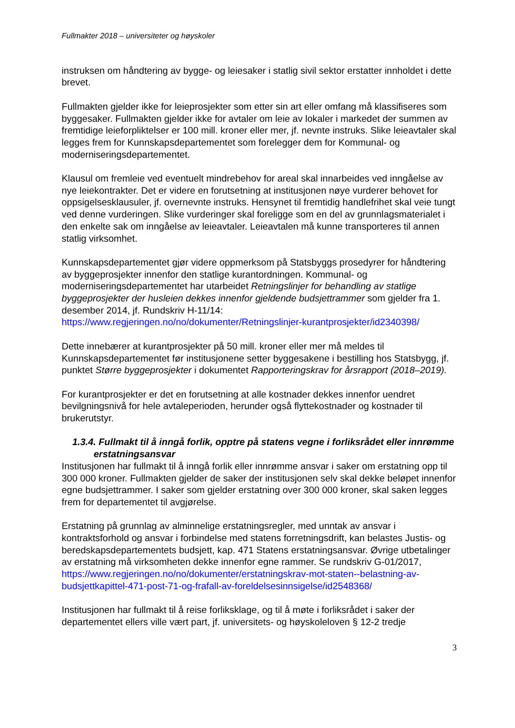Fullmakter 2018 – universiteter og høyskoler
instruksen om håndtering av bygge- og leiesaker i statlig sivil sektor erstatter innholdet i dette brevet.
Fullmakten gjelder ikke for leieprosjekter som etter sin art eller omfang må klassifiseres som byggesaker. Fullmakten gjelder ikke for avtaler om leie av lokaler i markedet der summen av fremtidige leieforpliktelser er 100 mill. kroner eller mer, jf. nevnte instruks. Slike leieavtaler skal legges frem for Kunnskapsdepartementet som forelegger dem for Kommunal- og moderniseringsdepartementet.
Klausul om fremleie ved eventuelt mindrebehov for areal skal innarbeides ved inngåelse av nye leiekontrakter. Det er videre en forutsetning at institusjonen nøye vurderer behovet for oppsigelsesklausuler, jf. overnevnte instruks. Hensynet til fremtidig handlefrihet skal veie tungt ved denne vurderingen. Slike vurderinger skal foreligge som en del av grunnlagsmaterialet i den enkelte sak om inngåelse av leieavtaler. Leieavtalen må kunne transporteres til annen statlig virksomhet.
Kunnskapsdepartementet gjør videre oppmerksom på Statsbyggs prosedyrer for håndtering av byggeprosjekter innenfor den statlige kurantordningen. Kommunal- og moderniseringsdepartementet har utarbeidet Retningslinjer for behandling av statlige byggeprosjekter der husleien dekkes innenfor gjeldende budsjettrammer som gjelder fra 1. desember 2014, jf. Rundskriv H-11/14: https://www.regjeringen.no/no/dokumenter/Retningslinjer-kurantprosjekter/id2340398/
Dette innebærer at kurantprosjekter på 50 mill. kroner eller mer må meldes til Kunnskapsdepartementet før institusjonene setter byggesakene i bestilling hos Statsbygg, jf. punktet Større byggeprosjekter i dokumentet Rapporteringskrav for årsrapport (2018–2019).
For kurantprosjekter er det en forutsetning at alle kostnader dekkes innenfor uendret bevilgningsnivå for hele avtaleperioden, herunder også flyttekostnader og kostnader til brukerutstyr.
1.3.4. Fullmakt til å inngå forlik, opptre på statens vegne i forliksrådet eller innrømme erstatningsansvar
Institusjonen har fullmakt til å inngå forlik eller innrømme ansvar i saker om erstatning opp til 300 000 kroner. Fullmakten gjelder de saker der institusjonen selv skal dekke beløpet innenfor egne budsjettrammer. I saker som gjelder erstatning over 300 000 kroner, skal saken legges frem for departementet til avgjørelse.
Erstatning på grunnlag av alminnelige erstatningsregler, med unntak av ansvar i kontraktsforhold og ansvar i forbindelse med statens forretningsdrift, kan belastes Justis- og beredskapsdepartementets budsjett, kap. 471 Statens erstatningsansvar. Øvrige utbetalinger av erstatning må virksomheten dekke innenfor egne rammer. Se rundskriv G-01/2017, https://www.regjeringen.no/no/dokumenter/erstatningskrav-mot-staten--belastning-av-budsjettkapittel-471-post-71-og-frafall-av-foreldelsesinnsigelse/id2548368/
Institusjonen har fullmakt til å reise forliksklage, og til å møte i forliksrådet i saker der departementet ellers ville vært part, jf. universitets- og høyskoleloven § 12-2 tredje
3